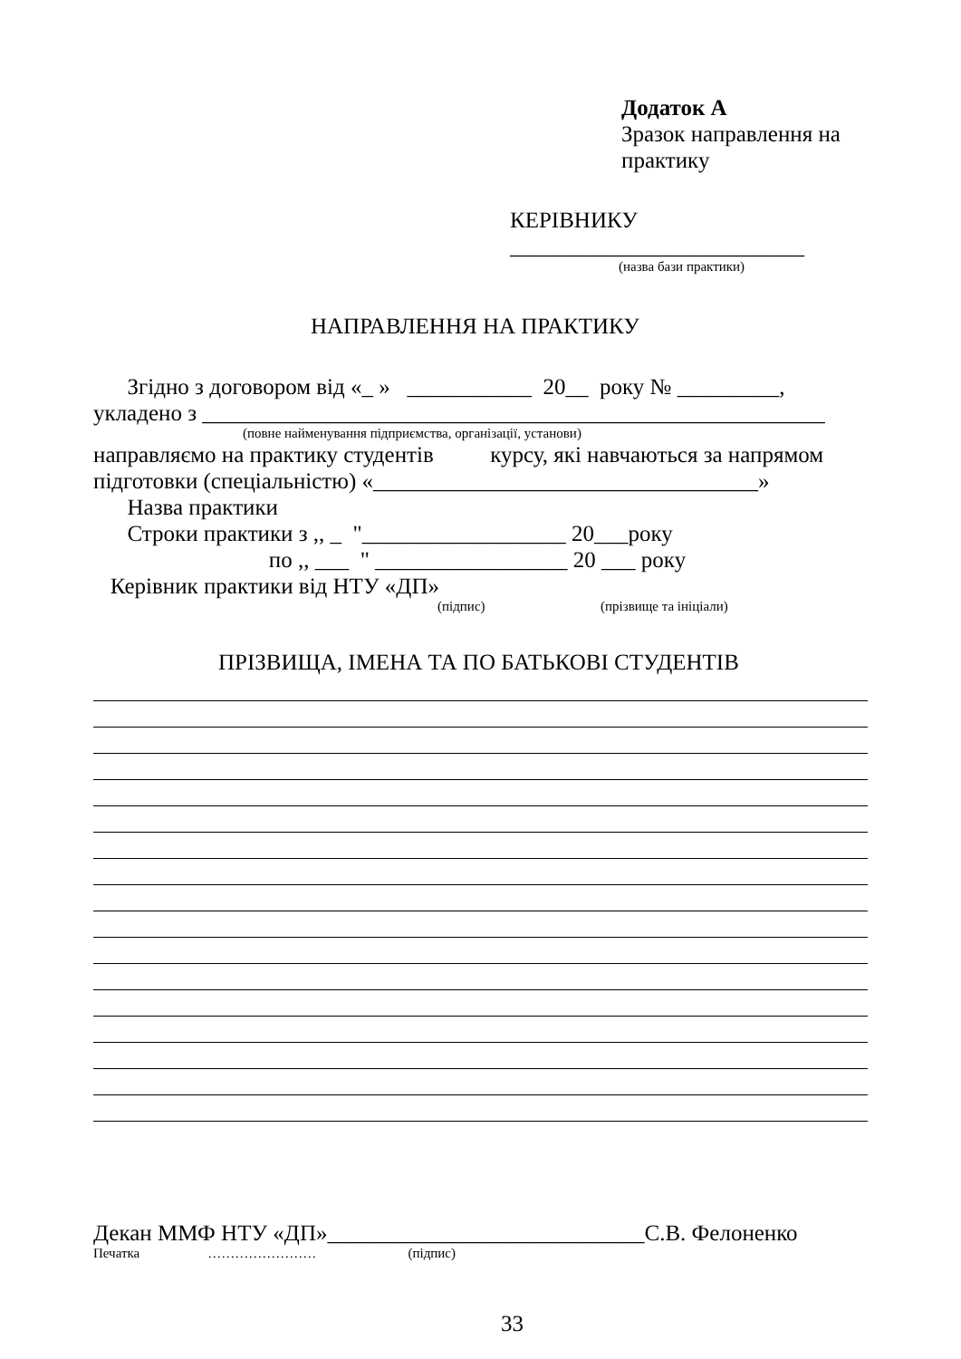Додаток А
Зразок направлення на
практику
КЕРІВНИКУ
__________________________
(назва бази практики)
НАПРАВЛЕННЯ НА ПРАКТИКУ
Згідно з договором від «_ » ___________ 20__ року № _________,
укладено з _______________________________________________________
(повне найменування підприємства, організації, установи)
направляємо на практику студентів курсу, які навчаються за напрямом
підготовки (спеціальністю) «__________________________________»
Назва практики
Строки практики з ,, _ "__________________ 20___року
по ,, ___ " _________________ 20 ___ року
Керівник практики від НТУ «ДП»
(підпис) (прізвище та ініціали)
ПРІЗВИЩА, ІМЕНА ТА ПО БАТЬКОВІ СТУДЕНТІВ
Декан ММФ НТУ «ДП»____________________________С.В. Фелоненко
Печатка …………………… (підпис)
33